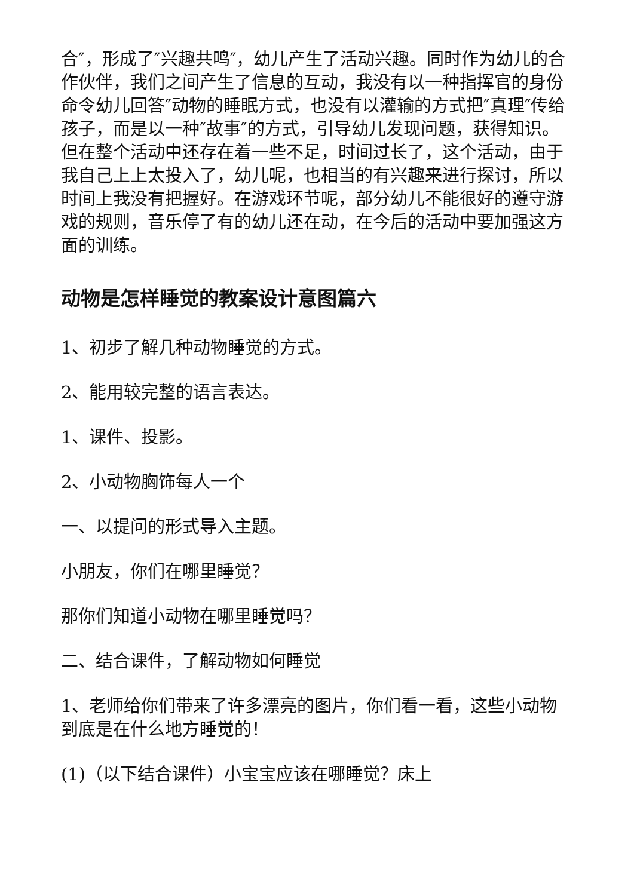合″，形成了″兴趣共鸣″，幼儿产生了活动兴趣。同时作为幼儿的合作伙伴，我们之间产生了信息的互动，我没有以一种指挥官的身份命令幼儿回答″动物的睡眠方式，也没有以灌输的方式把″真理″传给孩子，而是以一种″故事″的方式，引导幼儿发现问题，获得知识。但在整个活动中还存在着一些不足，时间过长了，这个活动，由于我自己上上太投入了，幼儿呢，也相当的有兴趣来进行探讨，所以时间上我没有把握好。在游戏环节呢，部分幼儿不能很好的遵守游戏的规则，音乐停了有的幼儿还在动，在今后的活动中要加强这方面的训练。
动物是怎样睡觉的教案设计意图篇六
1、初步了解几种动物睡觉的方式。
2、能用较完整的语言表达。
1、课件、投影。
2、小动物胸饰每人一个
一、以提问的形式导入主题。
小朋友，你们在哪里睡觉？
那你们知道小动物在哪里睡觉吗？
二、结合课件，了解动物如何睡觉
1、老师给你们带来了许多漂亮的图片，你们看一看，这些小动物到底是在什么地方睡觉的！
(1)（以下结合课件）小宝宝应该在哪睡觉？床上